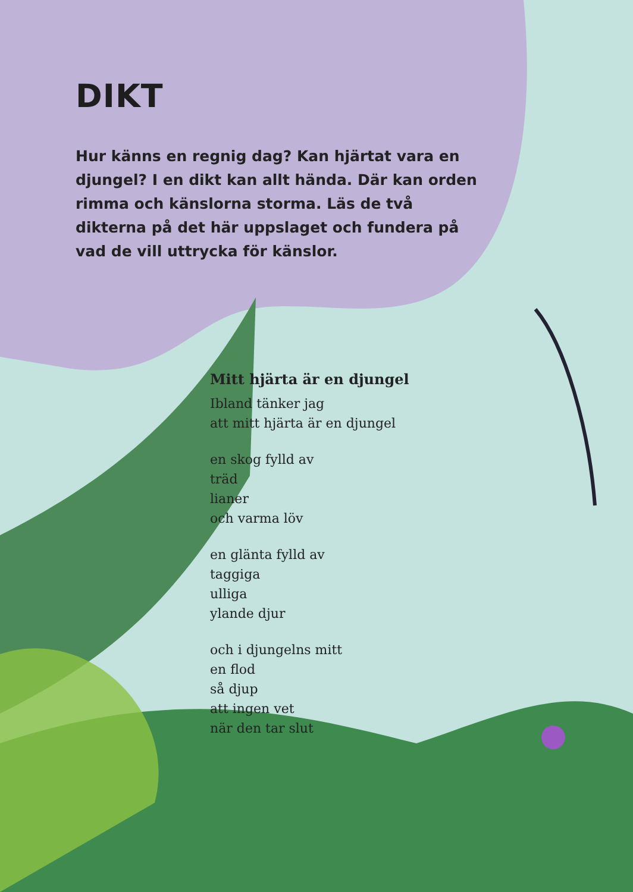DIKT
Hur känns en regnig dag? Kan hjärtat vara en djungel? I en dikt kan allt hända. Där kan orden rimma och känslorna storma. Läs de två dikterna på det här uppslaget och fundera på vad de vill uttrycka för känslor.
Mitt hjärta är en djungel
Ibland tänker jag
att mitt hjärta är en djungel
en skog fylld av
träd
lianer
och varma löv
en glänta fylld av
taggiga
ulliga
ylande djur
och i djungelns mitt
en flod
så djup
att ingen vet
när den tar slut